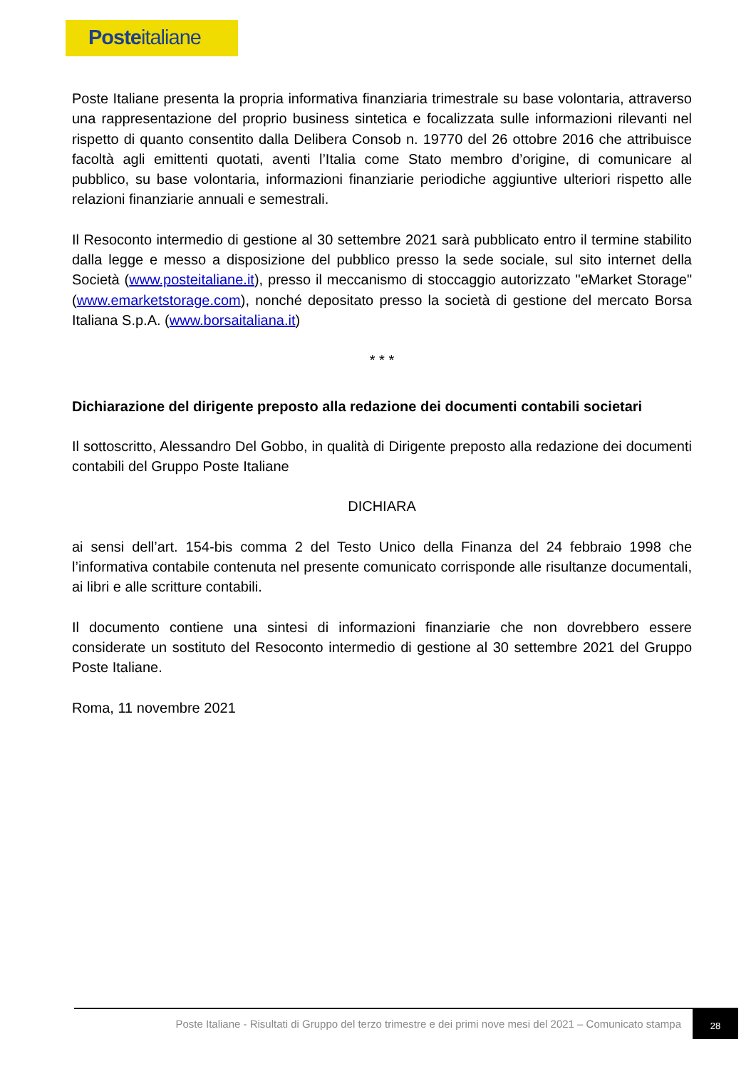Posteitaliane
Poste Italiane presenta la propria informativa finanziaria trimestrale su base volontaria, attraverso una rappresentazione del proprio business sintetica e focalizzata sulle informazioni rilevanti nel rispetto di quanto consentito dalla Delibera Consob n. 19770 del 26 ottobre 2016 che attribuisce facoltà agli emittenti quotati, aventi l’Italia come Stato membro d’origine, di comunicare al pubblico, su base volontaria, informazioni finanziarie periodiche aggiuntive ulteriori rispetto alle relazioni finanziarie annuali e semestrali.
Il Resoconto intermedio di gestione al 30 settembre 2021 sarà pubblicato entro il termine stabilito dalla legge e messo a disposizione del pubblico presso la sede sociale, sul sito internet della Società (www.posteitaliane.it), presso il meccanismo di stoccaggio autorizzato "eMarket Storage" (www.emarketstorage.com), nonché depositato presso la società di gestione del mercato Borsa Italiana S.p.A. (www.borsaitaliana.it)
* * *
Dichiarazione del dirigente preposto alla redazione dei documenti contabili societari
Il sottoscritto, Alessandro Del Gobbo, in qualità di Dirigente preposto alla redazione dei documenti contabili del Gruppo Poste Italiane
DICHIARA
ai sensi dell’art. 154-bis comma 2 del Testo Unico della Finanza del 24 febbraio 1998 che l’informativa contabile contenuta nel presente comunicato corrisponde alle risultanze documentali, ai libri e alle scritture contabili.
Il documento contiene una sintesi di informazioni finanziarie che non dovrebbero essere considerate un sostituto del Resoconto intermedio di gestione al 30 settembre 2021 del Gruppo Poste Italiane.
Roma, 11 novembre 2021
Poste Italiane - Risultati di Gruppo del terzo trimestre e dei primi nove mesi del 2021 – Comunicato stampa
28